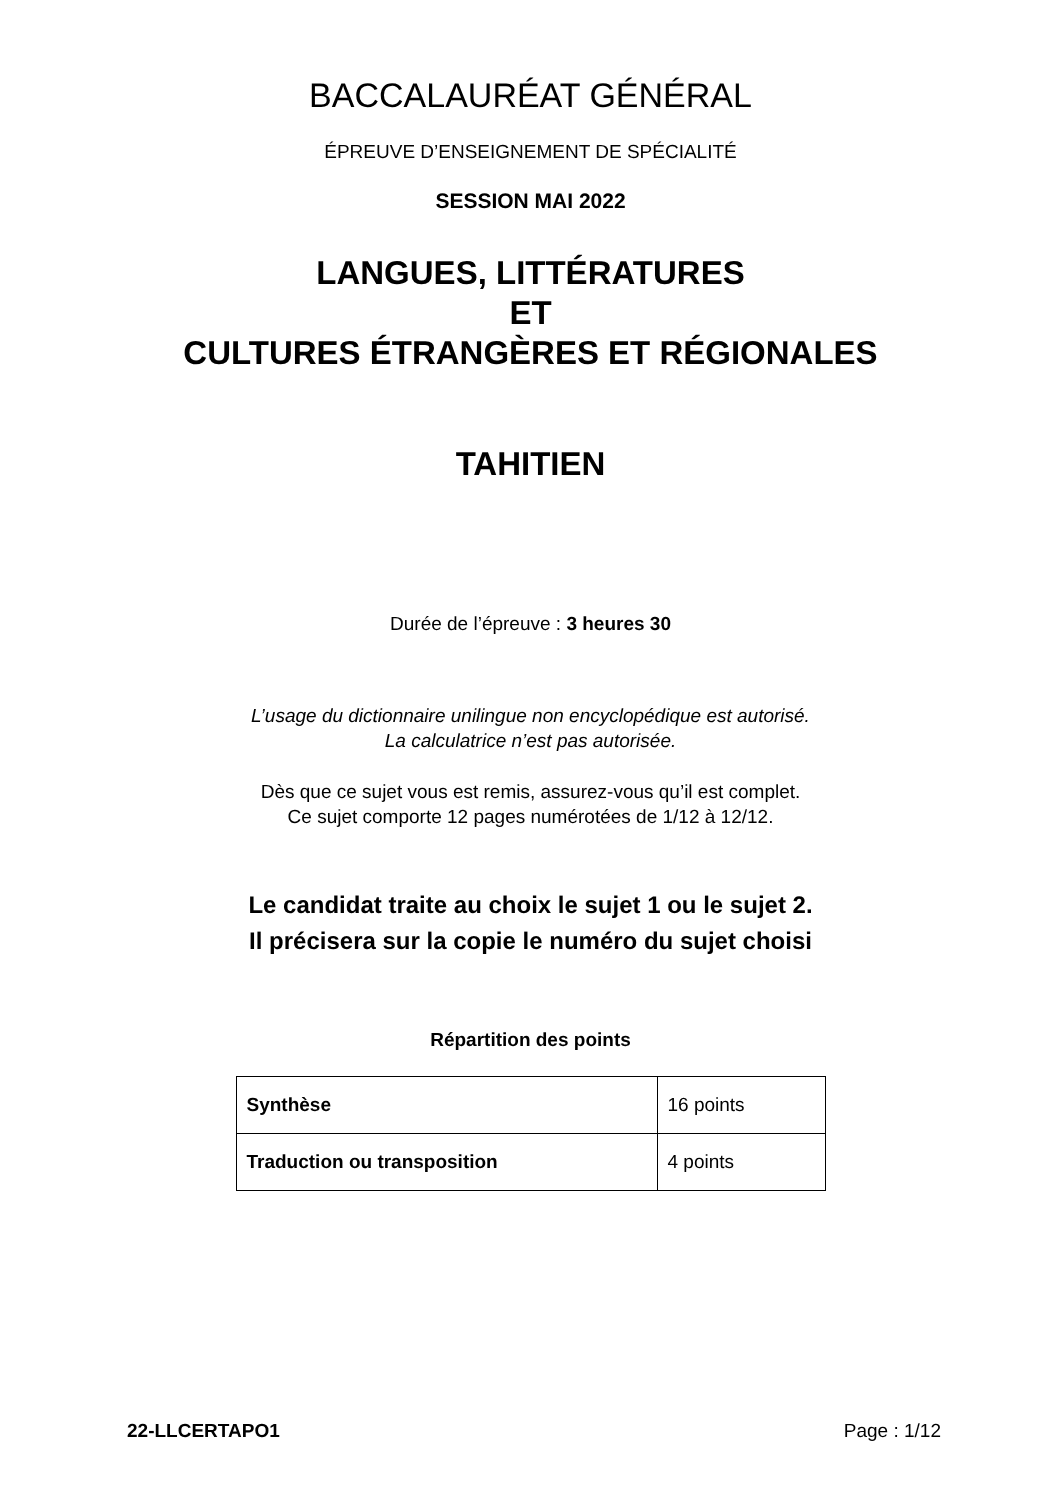BACCALAURÉAT GÉNÉRAL
ÉPREUVE D’ENSEIGNEMENT DE SPÉCIALITÉ
SESSION MAI 2022
LANGUES, LITTÉRATURES
ET
CULTURES ÉTRANGÈRES ET RÉGIONALES
TAHITIEN
Durée de l’épreuve : 3 heures 30
L’usage du dictionnaire unilingue non encyclopédique est autorisé.
La calculatrice n’est pas autorisée.
Dès que ce sujet vous est remis, assurez-vous qu’il est complet.
Ce sujet comporte 12 pages numérotées de 1/12 à 12/12.
Le candidat traite au choix le sujet 1 ou le sujet 2.
Il précisera sur la copie le numéro du sujet choisi
Répartition des points
| Synthèse | 16 points |
| Traduction ou transposition | 4 points |
22-LLCERTAPO1 Page : 1/12